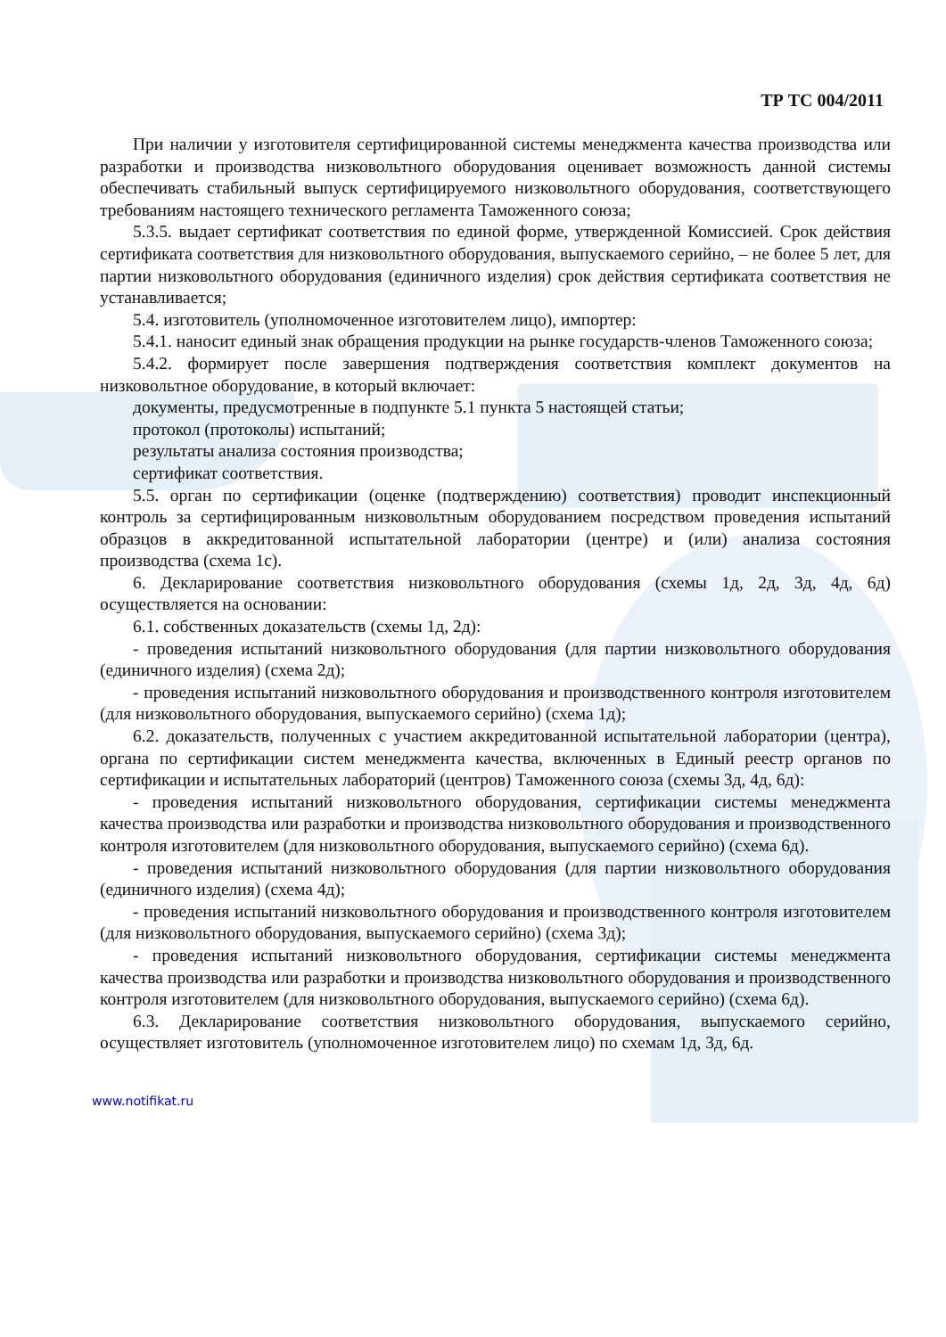ТР ТС 004/2011
При наличии у изготовителя сертифицированной системы менеджмента качества производства или разработки и производства низковольтного оборудования оценивает возможность данной системы обеспечивать стабильный выпуск сертифицируемого низковольтного оборудования, соответствующего требованиям настоящего технического регламента Таможенного союза;
5.3.5. выдает сертификат соответствия по единой форме, утвержденной Комиссией. Срок действия сертификата соответствия для низковольтного оборудования, выпускаемого серийно, – не более 5 лет, для партии низковольтного оборудования (единичного изделия) срок действия сертификата соответствия не устанавливается;
5.4. изготовитель (уполномоченное изготовителем лицо), импортер:
5.4.1. наносит единый знак обращения продукции на рынке государств-членов Таможенного союза;
5.4.2. формирует после завершения подтверждения соответствия комплект документов на низковольтное оборудование, в который включает:
документы, предусмотренные в подпункте 5.1 пункта 5 настоящей статьи;
протокол (протоколы) испытаний;
результаты анализа состояния производства;
сертификат соответствия.
5.5. орган по сертификации (оценке (подтверждению) соответствия) проводит инспекционный контроль за сертифицированным низковольтным оборудованием посредством проведения испытаний образцов в аккредитованной испытательной лаборатории (центре) и (или) анализа состояния производства (схема 1с).
6. Декларирование соответствия низковольтного оборудования (схемы 1д, 2д, 3д, 4д, 6д) осуществляется на основании:
6.1. собственных доказательств (схемы 1д, 2д):
- проведения испытаний низковольтного оборудования (для партии низковольтного оборудования (единичного изделия) (схема 2д);
- проведения испытаний низковольтного оборудования и производственного контроля изготовителем (для низковольтного оборудования, выпускаемого серийно) (схема 1д);
6.2. доказательств, полученных с участием аккредитованной испытательной лаборатории (центра), органа по сертификации систем менеджмента качества, включенных в Единый реестр органов по сертификации и испытательных лабораторий (центров) Таможенного союза (схемы 3д, 4д, 6д):
- проведения испытаний низковольтного оборудования, сертификации системы менеджмента качества производства или разработки и производства низковольтного оборудования и производственного контроля изготовителем (для низковольтного оборудования, выпускаемого серийно) (схема 6д).
- проведения испытаний низковольтного оборудования (для партии низковольтного оборудования (единичного изделия) (схема 4д);
- проведения испытаний низковольтного оборудования и производственного контроля изготовителем (для низковольтного оборудования, выпускаемого серийно) (схема 3д);
- проведения испытаний низковольтного оборудования, сертификации системы менеджмента качества производства или разработки и производства низковольтного оборудования и производственного контроля изготовителем (для низковольтного оборудования, выпускаемого серийно) (схема 6д).
6.3. Декларирование соответствия низковольтного оборудования, выпускаемого серийно, осуществляет изготовитель (уполномоченное изготовителем лицо) по схемам 1д, 3д, 6д.
www.notifikat.ru